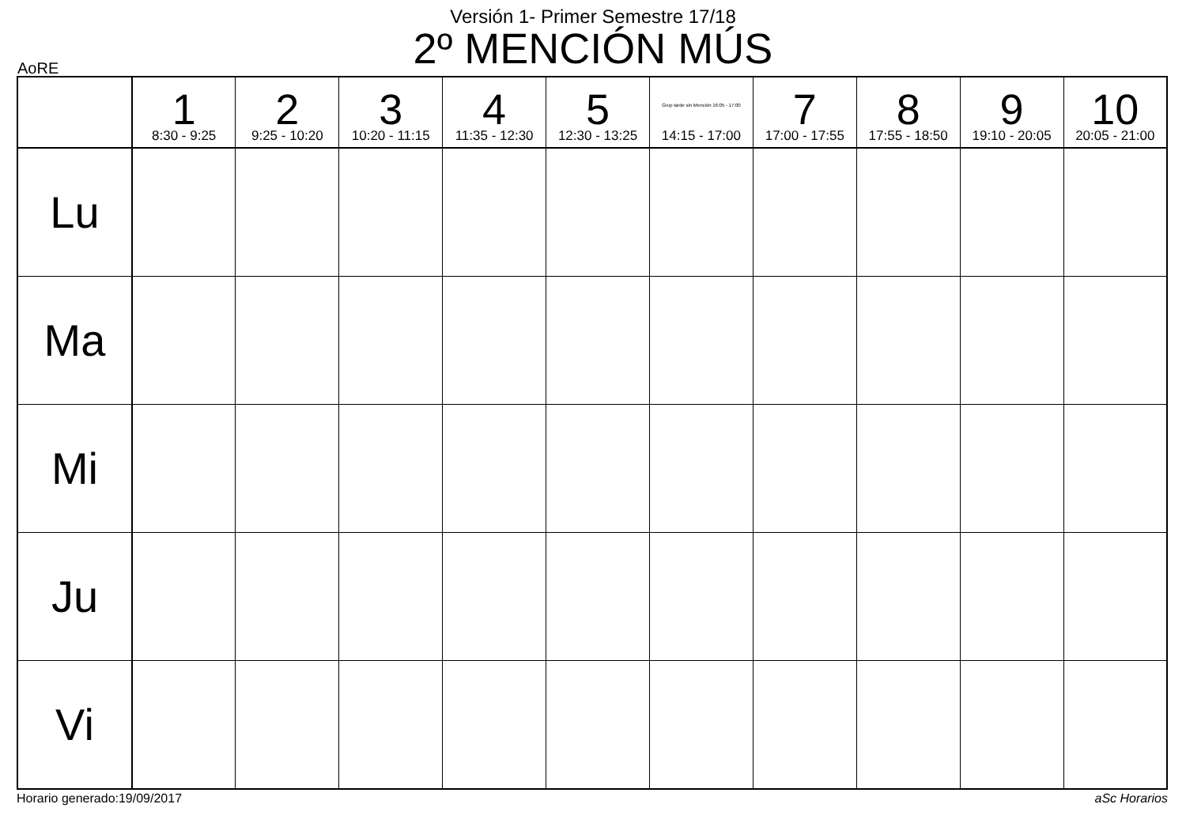Versión 1- Primer Semestre 17/18
2º MENCIÓN MÚS
AoRE
| | 1 8:30 - 9:25 | 2 9:25 - 10:20 | 3 10:20 - 11:15 | 4 11:35 - 12:30 | 5 12:30 - 13:25 | Grup tarde sin Mención 16:05 - 17:00 14:15 - 17:00 | 7 17:00 - 17:55 | 8 17:55 - 18:50 | 9 19:10 - 20:05 | 10 20:05 - 21:00 |
| --- | --- | --- | --- | --- | --- | --- | --- | --- | --- | --- |
| Lu | | | | | | | | | | |
| Ma | | | | | | | | | | |
| Mi | | | | | | | | | | |
| Ju | | | | | | | | | | |
| Vi | | | | | | | | | | |
Horario generado:19/09/2017 aSc Horarios